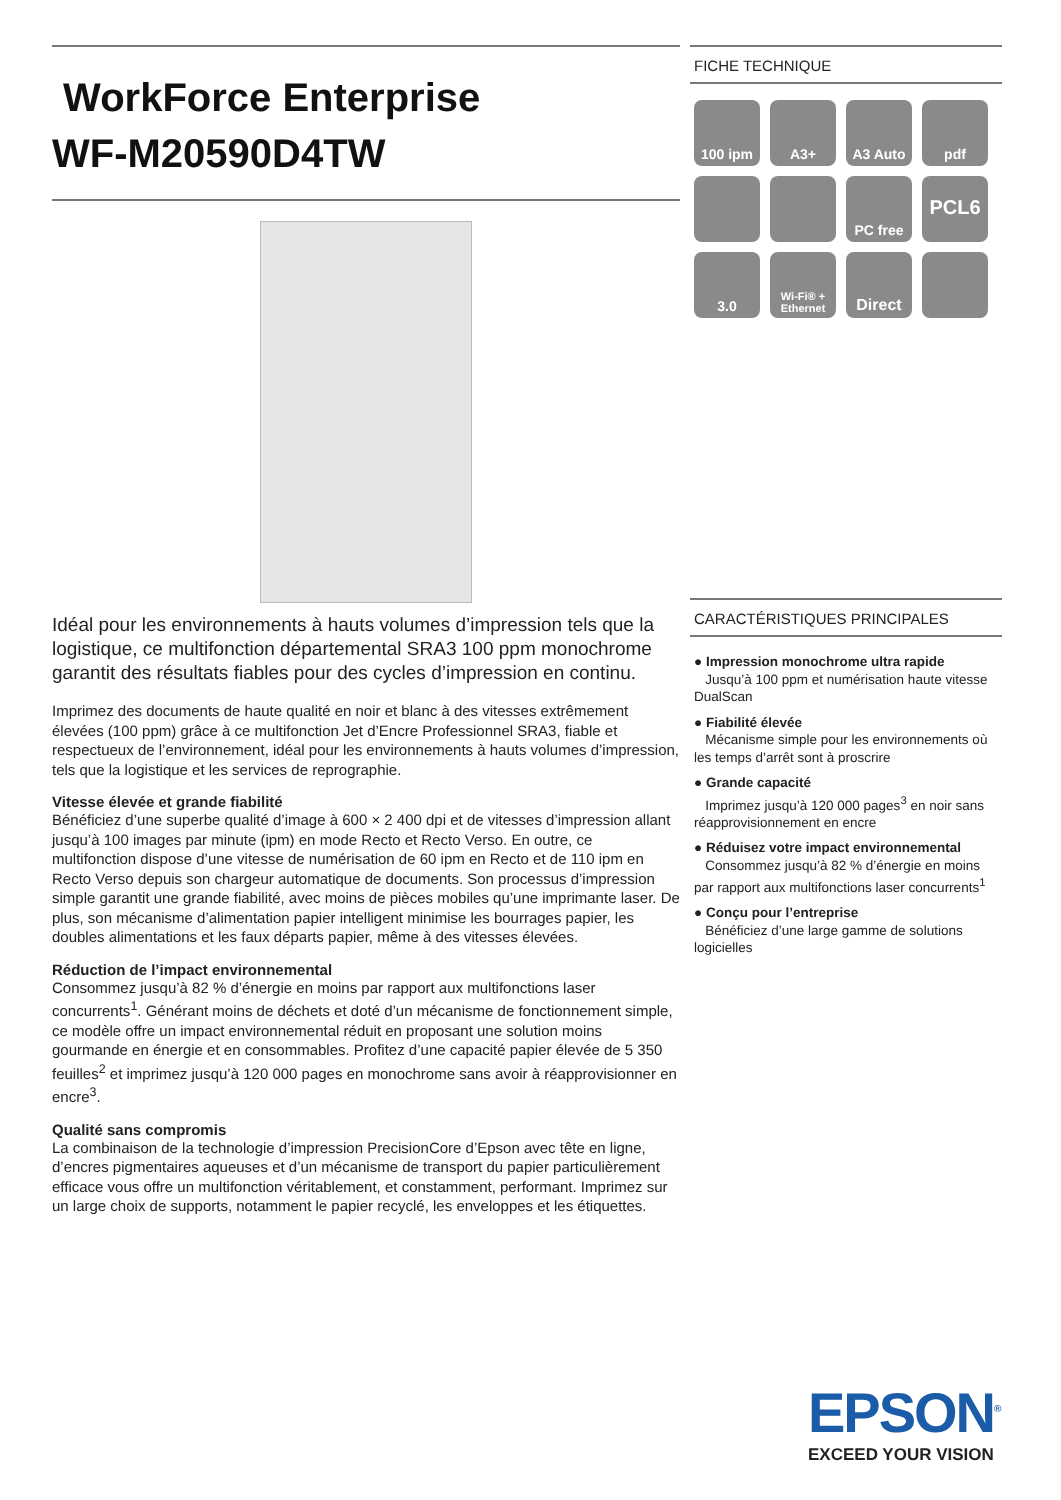WorkForce Enterprise
WF-M20590D4TW
Idéal pour les environnements à hauts volumes d’impression tels que la logistique, ce multifonction départemental SRA3 100 ppm monochrome garantit des résultats fiables pour des cycles d’impression en continu.
Imprimez des documents de haute qualité en noir et blanc à des vitesses extrêmement élevées (100 ppm) grâce à ce multifonction Jet d’Encre Professionnel SRA3, fiable et respectueux de l’environnement, idéal pour les environnements à hauts volumes d’impression, tels que la logistique et les services de reprographie.
Vitesse élevée et grande fiabilité
Bénéficiez d’une superbe qualité d’image à 600 × 2 400 dpi et de vitesses d’impression allant jusqu’à 100 images par minute (ipm) en mode Recto et Recto Verso. En outre, ce multifonction dispose d’une vitesse de numérisation de 60 ipm en Recto et de 110 ipm en Recto Verso depuis son chargeur automatique de documents. Son processus d’impression simple garantit une grande fiabilité, avec moins de pièces mobiles qu’une imprimante laser. De plus, son mécanisme d’alimentation papier intelligent minimise les bourrages papier, les doubles alimentations et les faux départs papier, même à des vitesses élevées.
Réduction de l’impact environnemental
Consommez jusqu’à 82 % d’énergie en moins par rapport aux multifonctions laser concurrents<sup>1</sup>. Générant moins de déchets et doté d’un mécanisme de fonctionnement simple, ce modèle offre un impact environnemental réduit en proposant une solution moins gourmande en énergie et en consommables. Profitez d’une capacité papier élevée de 5 350 feuilles<sup>2</sup> et imprimez jusqu’à 120 000 pages en monochrome sans avoir à réapprovisionner en encre<sup>3</sup>.
Qualité sans compromis
La combinaison de la technologie d’impression PrecisionCore d’Epson avec tête en ligne, d’encres pigmentaires aqueuses et d’un mécanisme de transport du papier particulièrement efficace vous offre un multifonction véritablement, et constamment, performant. Imprimez sur un large choix de supports, notamment le papier recyclé, les enveloppes et les étiquettes.
FICHE TECHNIQUE
100 ipm
A3+
A3 Auto
pdf
PC free
PCL6
3.0
Wi-Fi® + Ethernet
Direct
CARACTÉRISTIQUES PRINCIPALES
● Impression monochrome ultra rapide
Jusqu’à 100 ppm et numérisation haute vitesse DualScan
● Fiabilité élevée
Mécanisme simple pour les environnements où les temps d’arrêt sont à proscrire
● Grande capacité
Imprimez jusqu’à 120 000 pages<sup>3</sup> en noir sans réapprovisionnement en encre
● Réduisez votre impact environnemental
Consommez jusqu’à 82 % d’énergie en moins par rapport aux multifonctions laser concurrents<sup>1</sup>
● Conçu pour l’entreprise
Bénéficiez d’une large gamme de solutions logicielles
EPSON<sup>®</sup>
EXCEED YOUR VISION